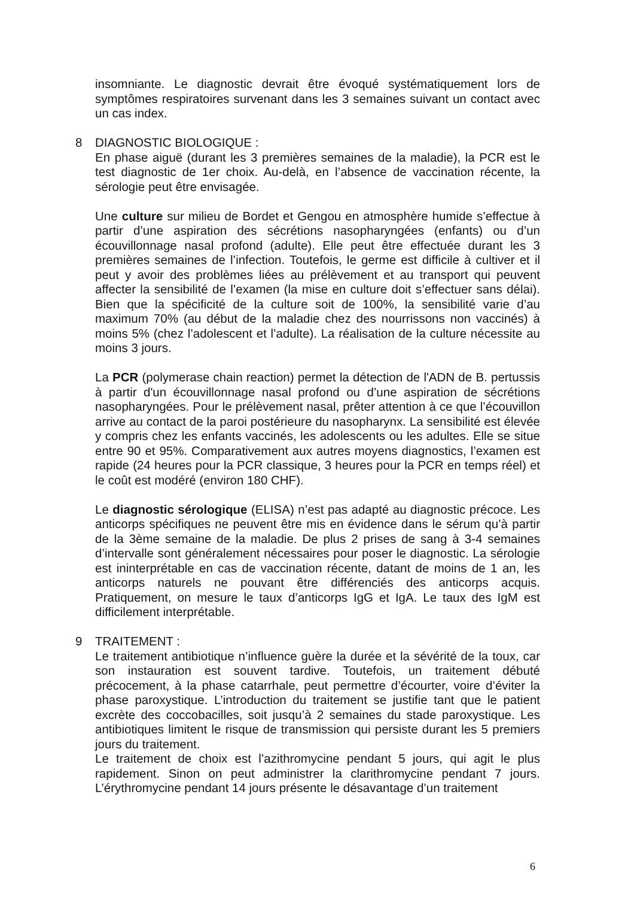insomniante. Le diagnostic devrait être évoqué systématiquement lors de symptômes respiratoires survenant dans les 3 semaines suivant un contact avec un cas index.
8 DIAGNOSTIC BIOLOGIQUE :
En phase aiguë (durant les 3 premières semaines de la maladie), la PCR est le test diagnostic de 1er choix. Au-delà, en l’absence de vaccination récente, la sérologie peut être envisagée.
Une culture sur milieu de Bordet et Gengou en atmosphère humide s’effectue à partir d’une aspiration des sécrétions nasopharyngées (enfants) ou d’un écouvillonnage nasal profond (adulte). Elle peut être effectuée durant les 3 premières semaines de l’infection. Toutefois, le germe est difficile à cultiver et il peut y avoir des problèmes liées au prélèvement et au transport qui peuvent affecter la sensibilité de l’examen (la mise en culture doit s’effectuer sans délai). Bien que la spécificité de la culture soit de 100%, la sensibilité varie d’au maximum 70% (au début de la maladie chez des nourrissons non vaccinés) à moins 5% (chez l’adolescent et l’adulte). La réalisation de la culture nécessite au moins 3 jours.
La PCR (polymerase chain reaction) permet la détection de l'ADN de B. pertussis à partir d'un écouvillonnage nasal profond ou d’une aspiration de sécrétions nasopharyngées. Pour le prélèvement nasal, prêter attention à ce que l’écouvillon arrive au contact de la paroi postérieure du nasopharynx. La sensibilité est élevée y compris chez les enfants vaccinés, les adolescents ou les adultes. Elle se situe entre 90 et 95%. Comparativement aux autres moyens diagnostics, l’examen est rapide (24 heures pour la PCR classique, 3 heures pour la PCR en temps réel) et le coût est modéré (environ 180 CHF).
Le diagnostic sérologique (ELISA) n’est pas adapté au diagnostic précoce. Les anticorps spécifiques ne peuvent être mis en évidence dans le sérum qu’à partir de la 3ème semaine de la maladie. De plus 2 prises de sang à 3-4 semaines d’intervalle sont généralement nécessaires pour poser le diagnostic. La sérologie est ininterprétable en cas de vaccination récente, datant de moins de 1 an, les anticorps naturels ne pouvant être différenciés des anticorps acquis. Pratiquement, on mesure le taux d’anticorps IgG et IgA. Le taux des IgM est difficilement interprétable.
9 TRAITEMENT :
Le traitement antibiotique n’influence guère la durée et la sévérité de la toux, car son instauration est souvent tardive. Toutefois, un traitement débuté précocement, à la phase catarrhale, peut permettre d’écourter, voire d’éviter la phase paroxystique. L’introduction du traitement se justifie tant que le patient excrète des coccobacilles, soit jusqu’à 2 semaines du stade paroxystique. Les antibiotiques limitent le risque de transmission qui persiste durant les 5 premiers jours du traitement.
Le traitement de choix est l’azithromycine pendant 5 jours, qui agit le plus rapidement. Sinon on peut administrer la clarithromycine pendant 7 jours. L’érythromycine pendant 14 jours présente le désavantage d’un traitement
6